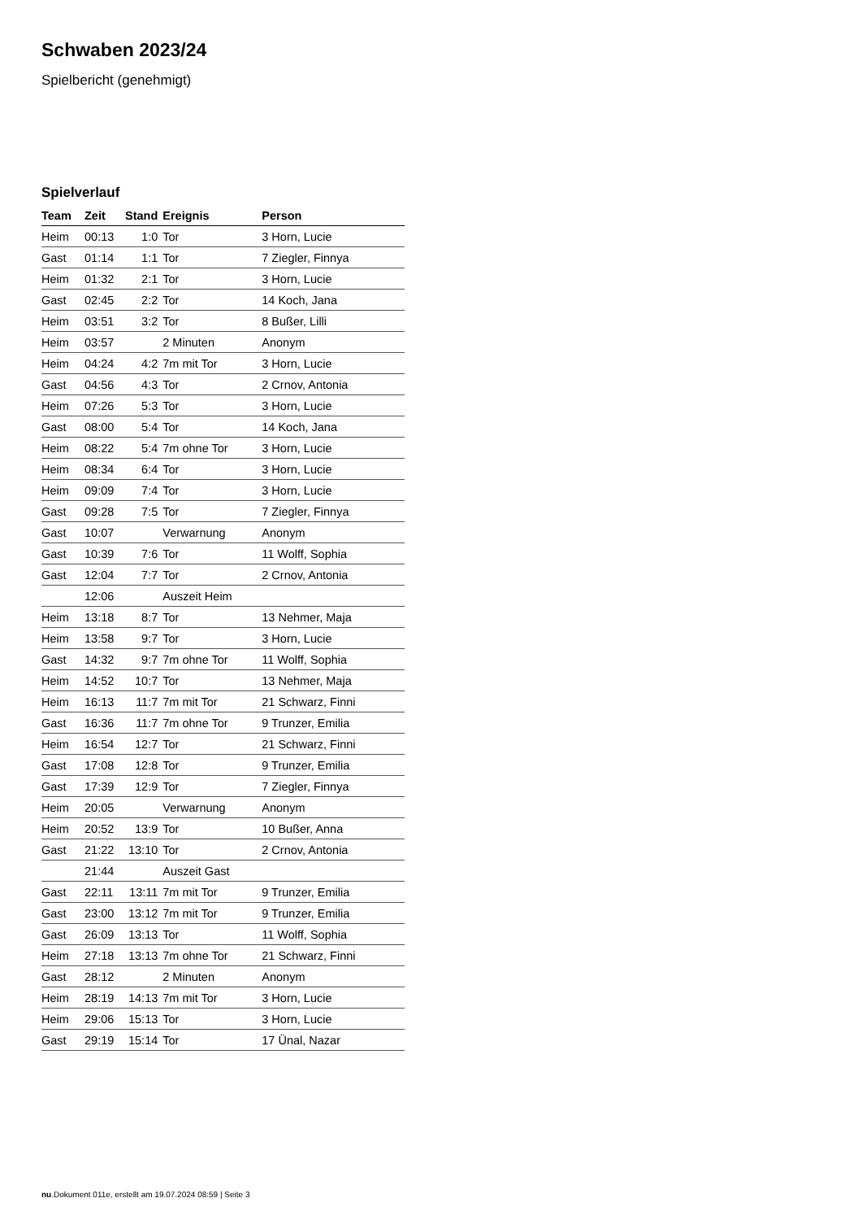Schwaben 2023/24
Spielbericht (genehmigt)
Spielverlauf
| Team | Zeit | Stand | Ereignis | Person |
| --- | --- | --- | --- | --- |
| Heim | 00:13 | 1:0 | Tor | 3 Horn, Lucie |
| Gast | 01:14 | 1:1 | Tor | 7 Ziegler, Finnya |
| Heim | 01:32 | 2:1 | Tor | 3 Horn, Lucie |
| Gast | 02:45 | 2:2 | Tor | 14 Koch, Jana |
| Heim | 03:51 | 3:2 | Tor | 8 Bußer, Lilli |
| Heim | 03:57 | | 2 Minuten | Anonym |
| Heim | 04:24 | 4:2 | 7m mit Tor | 3 Horn, Lucie |
| Gast | 04:56 | 4:3 | Tor | 2 Crnov, Antonia |
| Heim | 07:26 | 5:3 | Tor | 3 Horn, Lucie |
| Gast | 08:00 | 5:4 | Tor | 14 Koch, Jana |
| Heim | 08:22 | 5:4 | 7m ohne Tor | 3 Horn, Lucie |
| Heim | 08:34 | 6:4 | Tor | 3 Horn, Lucie |
| Heim | 09:09 | 7:4 | Tor | 3 Horn, Lucie |
| Gast | 09:28 | 7:5 | Tor | 7 Ziegler, Finnya |
| Gast | 10:07 | | Verwarnung | Anonym |
| Gast | 10:39 | 7:6 | Tor | 11 Wolff, Sophia |
| Gast | 12:04 | 7:7 | Tor | 2 Crnov, Antonia |
| | 12:06 | | Auszeit Heim | |
| Heim | 13:18 | 8:7 | Tor | 13 Nehmer, Maja |
| Heim | 13:58 | 9:7 | Tor | 3 Horn, Lucie |
| Gast | 14:32 | 9:7 | 7m ohne Tor | 11 Wolff, Sophia |
| Heim | 14:52 | 10:7 | Tor | 13 Nehmer, Maja |
| Heim | 16:13 | 11:7 | 7m mit Tor | 21 Schwarz, Finni |
| Gast | 16:36 | 11:7 | 7m ohne Tor | 9 Trunzer, Emilia |
| Heim | 16:54 | 12:7 | Tor | 21 Schwarz, Finni |
| Gast | 17:08 | 12:8 | Tor | 9 Trunzer, Emilia |
| Gast | 17:39 | 12:9 | Tor | 7 Ziegler, Finnya |
| Heim | 20:05 | | Verwarnung | Anonym |
| Heim | 20:52 | 13:9 | Tor | 10 Bußer, Anna |
| Gast | 21:22 | 13:10 | Tor | 2 Crnov, Antonia |
| | 21:44 | | Auszeit Gast | |
| Gast | 22:11 | 13:11 | 7m mit Tor | 9 Trunzer, Emilia |
| Gast | 23:00 | 13:12 | 7m mit Tor | 9 Trunzer, Emilia |
| Gast | 26:09 | 13:13 | Tor | 11 Wolff, Sophia |
| Heim | 27:18 | 13:13 | 7m ohne Tor | 21 Schwarz, Finni |
| Gast | 28:12 | | 2 Minuten | Anonym |
| Heim | 28:19 | 14:13 | 7m mit Tor | 3 Horn, Lucie |
| Heim | 29:06 | 15:13 | Tor | 3 Horn, Lucie |
| Gast | 29:19 | 15:14 | Tor | 17 Ünal, Nazar |
nu.Dokument 011e, erstellt am 19.07.2024 08:59 | Seite 3